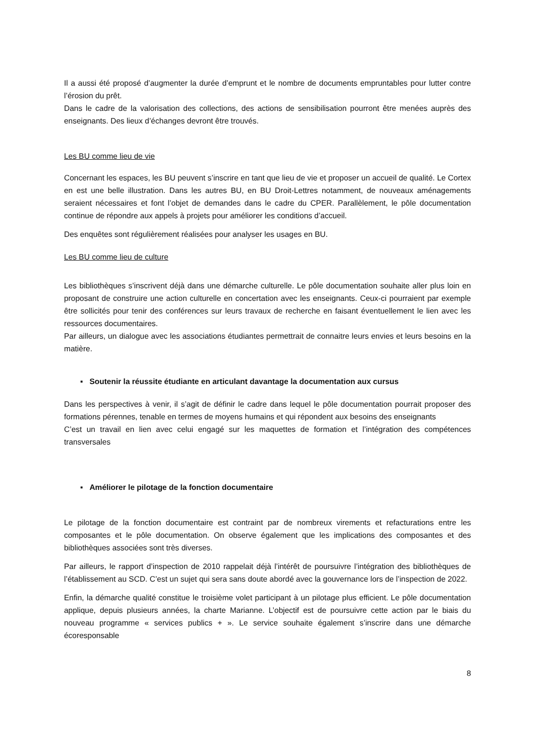Il a aussi été proposé d’augmenter la durée d’emprunt et le nombre de documents empruntables pour lutter contre l’érosion du prêt.
Dans le cadre de la valorisation des collections, des actions de sensibilisation pourront être menées auprès des enseignants. Des lieux d’échanges devront être trouvés.
Les BU comme lieu de vie
Concernant les espaces, les BU peuvent s’inscrire en tant que lieu de vie et proposer un accueil de qualité. Le Cortex en est une belle illustration. Dans les autres BU, en BU Droit-Lettres notamment, de nouveaux aménagements seraient nécessaires et font l’objet de demandes dans le cadre du CPER. Parallèlement, le pôle documentation continue de répondre aux appels à projets pour améliorer les conditions d’accueil.
Des enquêtes sont régulièrement réalisées pour analyser les usages en BU.
Les BU comme lieu de culture
Les bibliothèques s’inscrivent déjà dans une démarche culturelle. Le pôle documentation souhaite aller plus loin en proposant de construire une action culturelle en concertation avec les enseignants. Ceux-ci pourraient par exemple être sollicités pour tenir des conférences sur leurs travaux de recherche en faisant éventuellement le lien avec les ressources documentaires.
Par ailleurs, un dialogue avec les associations étudiantes permettrait de connaitre leurs envies et leurs besoins en la matière.
▪ Soutenir la réussite étudiante en articulant davantage la documentation aux cursus
Dans les perspectives à venir, il s’agit de définir le cadre dans lequel le pôle documentation pourrait proposer des formations pérennes, tenable en termes de moyens humains et qui répondent aux besoins des enseignants
C’est un travail en lien avec celui engagé sur les maquettes de formation et l’intégration des compétences transversales
▪ Améliorer le pilotage de la fonction documentaire
Le pilotage de la fonction documentaire est contraint par de nombreux virements et refacturations entre les composantes et le pôle documentation. On observe également que les implications des composantes et des bibliothèques associées sont très diverses.
Par ailleurs, le rapport d’inspection de 2010 rappelait déjà l’intérêt de poursuivre l’intégration des bibliothèques de l’établissement au SCD. C’est un sujet qui sera sans doute abordé avec la gouvernance lors de l’inspection de 2022.
Enfin, la démarche qualité constitue le troisième volet participant à un pilotage plus efficient. Le pôle documentation applique, depuis plusieurs années, la charte Marianne. L’objectif est de poursuivre cette action par le biais du nouveau programme « services publics + ». Le service souhaite également s’inscrire dans une démarche écoresponsable
8